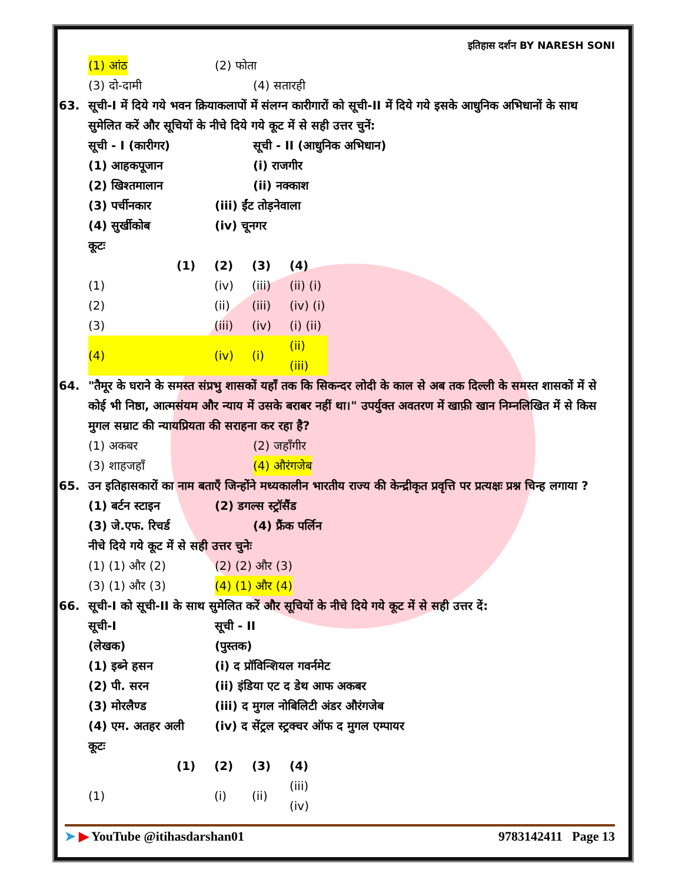इतिहास दर्शन BY NARESH SONI
(1) आंठ (2) फोता
(3) दो-दामी (4) सतारही
63. सूची-I में दिये गये भवन क्रियाकलापों में संलग्न कारीगारों को सूची-II में दिये गये इसके आधुनिक अभिधानों के साथ सुमेलित करें और सूचियों के नीचे दिये गये कूट में से सही उत्तर चुनें:
सूची - I (कारीगर) सूची - II (आधुनिक अभिधान)
(1) आहकपूजान (i) राजगीर
(2) खिश्तमालान (ii) नक्काश
(3) पर्चीनकार (iii) ईंट तोड़नेवाला
(4) सुर्खीकोब (iv) चूनगर
कूटः
| | (1) | (2) | (3) | (4) |
| --- | --- | --- | --- | --- |
| (1) | | (iv) | (iii) | (ii) (i) |
| (2) | | (ii) | (iii) | (iv) (i) |
| (3) | | (iii) | (iv) | (i) (ii) |
| (4) | | (iv) | (i) | (ii) (iii) |
64. "तैमूर के घराने के समस्त संप्रभु शासकों यहाँ तक कि सिकन्दर लोदी के काल से अब तक दिल्ली के समस्त शासकों में से कोई भी निष्ठा, आत्मसंयम और न्याय में उसके बराबर नहीं था।" उपर्युक्त अवतरण में खाफ़ी खान निम्नलिखित में से किस मुगल सम्राट की न्यायप्रियता की सराहना कर रहा है?
(1) अकबर (2) जहाँगीर
(3) शाहजहाँ (4) औरंगजेब
65. उन इतिहासकारों का नाम बताएँ जिन्होंने मध्यकालीन भारतीय राज्य की केन्द्रीकृत प्रवृत्ति पर प्रत्यक्षः प्रश्न चिन्ह लगाया ?
(1) बर्टन स्टाइन (2) डगल्स स्ट्रॉसैंड
(3) जे.एफ. रिचर्ड (4) फ्रैंक पर्लिन
नीचे दिये गये कूट में से सही उत्तर चुनेः
(1) (1) और (2) (2) (2) और (3)
(3) (1) और (3) (4) (1) और (4)
66. सूची-I को सूची-II के साथ सुमेलित करें और सूचियों के नीचे दिये गये कूट में से सही उत्तर दें:
सूची-I सूची - II
(लेखक) (पुस्तक)
(1) इब्ने हसन (i) द प्रॉविन्शियल गवर्नमेट
(2) पी. सरन (ii) इंडिया एट द डेथ आफ अकबर
(3) मोरलैण्ड (iii) द मुगल नोबिलिटी अंडर औरंगजेब
(4) एम. अतहर अली (iv) द सेंट्रल स्ट्रक्चर ऑफ द मुगल एम्पायर
कूटः
| | (1) | (2) | (3) | (4) |
| --- | --- | --- | --- | --- |
| (1) | | (i) | (ii) | (iii) (iv) |
➤ ▶ YouTube @itihasdarshan01 9783142411 Page 13